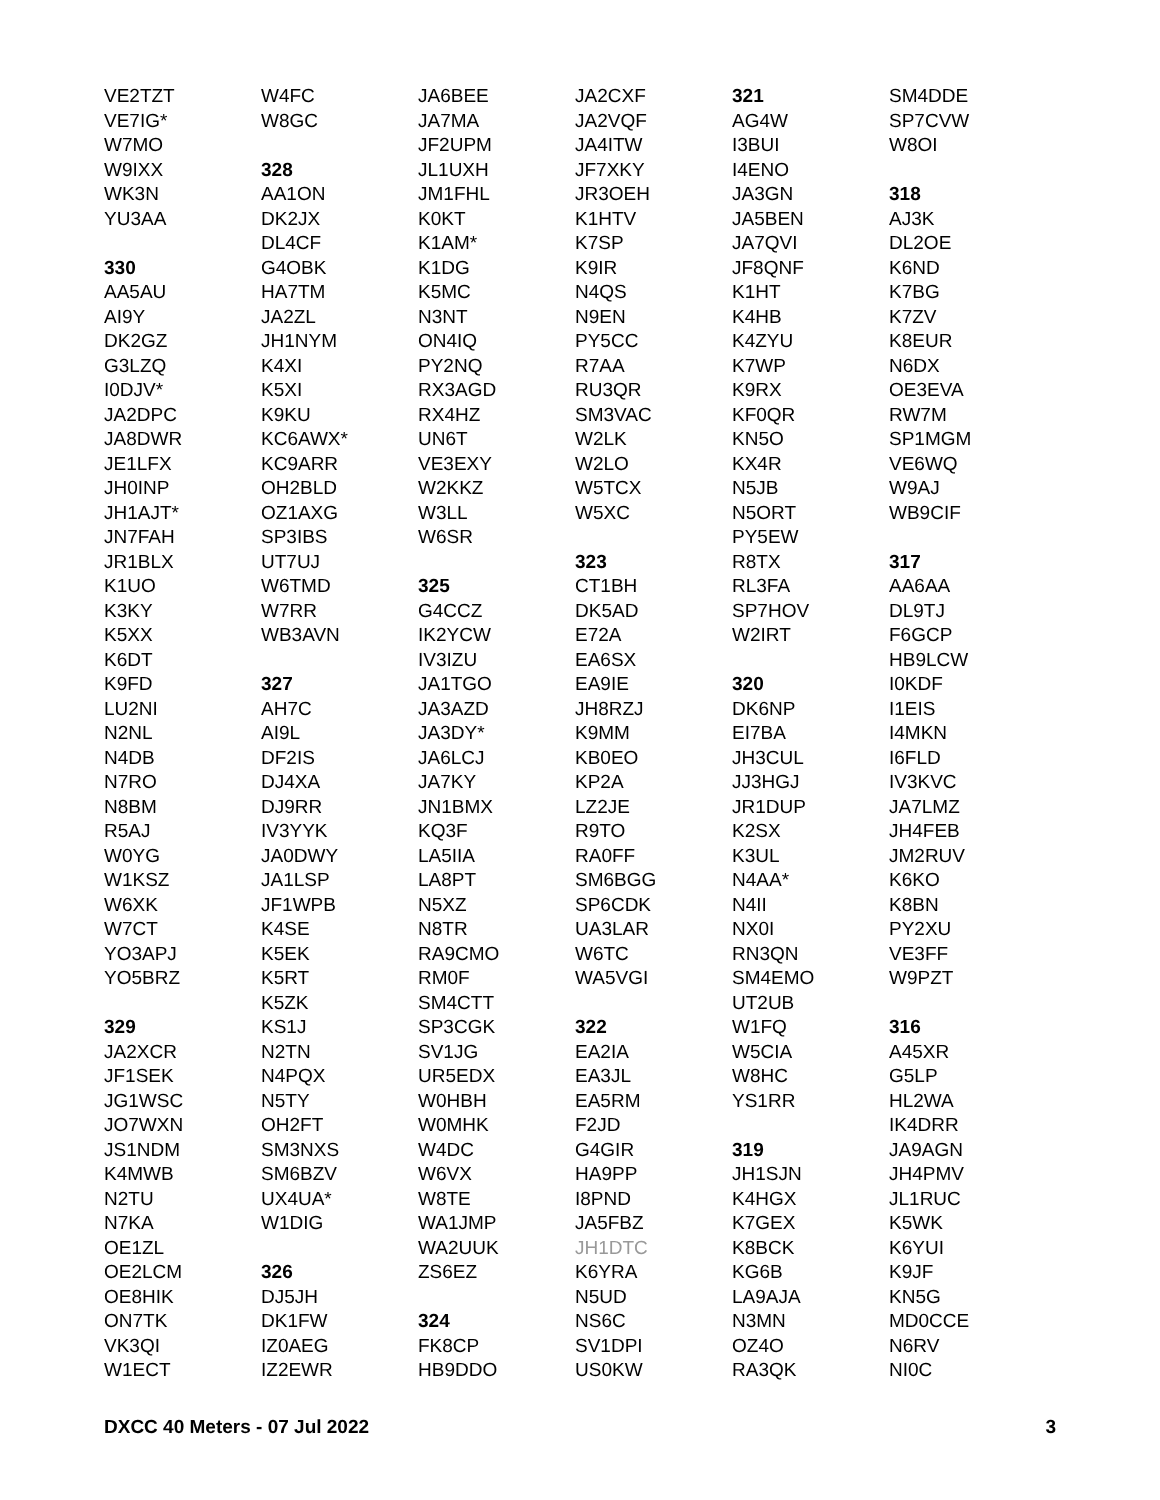VE2TZT
VE7IG*
W7MO
W9IXX
WK3N
YU3AA
330
AA5AU
AI9Y
DK2GZ
G3LZQ
I0DJV*
JA2DPC
JA8DWR
JE1LFX
JH0INP
JH1AJT*
JN7FAH
JR1BLX
K1UO
K3KY
K5XX
K6DT
K9FD
LU2NI
N2NL
N4DB
N7RO
N8BM
R5AJ
W0YG
W1KSZ
W6XK
W7CT
YO3APJ
YO5BRZ
329
JA2XCR
JF1SEK
JG1WSC
JO7WXN
JS1NDM
K4MWB
N2TU
N7KA
OE1ZL
OE2LCM
OE8HIK
ON7TK
VK3QI
W1ECT
W4FC
W8GC
328
AA1ON
DK2JX
DL4CF
G4OBK
HA7TM
JA2ZL
JH1NYM
K4XI
K5XI
K9KU
KC6AWX*
KC9ARR
OH2BLD
OZ1AXG
SP3IBS
UT7UJ
W6TMD
W7RR
WB3AVN
327
AH7C
AI9L
DF2IS
DJ4XA
DJ9RR
IV3YYK
JA0DWY
JA1LSP
JF1WPB
K4SE
K5EK
K5RT
K5ZK
KS1J
N2TN
N4PQX
N5TY
OH2FT
SM3NXS
SM6BZV
UX4UA*
W1DIG
326
DJ5JH
DK1FW
IZ0AEG
IZ2EWR
JA6BEE
JA7MA
JF2UPM
JL1UXH
JM1FHL
K0KT
K1AM*
K1DG
K5MC
N3NT
ON4IQ
PY2NQ
RX3AGD
RX4HZ
UN6T
VE3EXY
W2KKZ
W3LL
W6SR
325
G4CCZ
IK2YCW
IV3IZU
JA1TGO
JA3AZD
JA3DY*
JA6LCJ
JA7KY
JN1BMX
KQ3F
LA5IIA
LA8PT
N5XZ
N8TR
RA9CMO
RM0F
SM4CTT
SP3CGK
SV1JG
UR5EDX
W0HBH
W0MHK
W4DC
W6VX
W8TE
WA1JMP
WA2UUK
ZS6EZ
324
FK8CP
HB9DDO
JA2CXF
JA2VQF
JA4ITW
JF7XKY
JR3OEH
K1HTV
K7SP
K9IR
N4QS
N9EN
PY5CC
R7AA
RU3QR
SM3VAC
W2LK
W2LO
W5TCX
W5XC
323
CT1BH
DK5AD
E72A
EA6SX
EA9IE
JH8RZJ
K9MM
KB0EO
KP2A
LZ2JE
R9TO
RA0FF
SM6BGG
SP6CDK
UA3LAR
W6TC
WA5VGI
322
EA2IA
EA3JL
EA5RM
F2JD
G4GIR
HA9PP
I8PND
JA5FBZ
JH1DTC
K6YRA
N5UD
NS6C
SV1DPI
US0KW
321
AG4W
I3BUI
I4ENO
JA3GN
JA5BEN
JA7QVI
JF8QNF
K1HT
K4HB
K4ZYU
K7WP
K9RX
KF0QR
KN5O
KX4R
N5JB
N5ORT
PY5EW
R8TX
RL3FA
SP7HOV
W2IRT
320
DK6NP
EI7BA
JH3CUL
JJ3HGJ
JR1DUP
K2SX
K3UL
N4AA*
N4II
NX0I
RN3QN
SM4EMO
UT2UB
W1FQ
W5CIA
W8HC
YS1RR
319
JH1SJN
K4HGX
K7GEX
K8BCK
KG6B
LA9AJA
N3MN
OZ4O
RA3QK
SM4DDE
SP7CVW
W8OI
318
AJ3K
DL2OE
K6ND
K7BG
K7ZV
K8EUR
N6DX
OE3EVA
RW7M
SP1MGM
VE6WQ
W9AJ
WB9CIF
317
AA6AA
DL9TJ
F6GCP
HB9LCW
I0KDF
I1EIS
I4MKN
I6FLD
IV3KVC
JA7LMZ
JH4FEB
JM2RUV
K6KO
K8BN
PY2XU
VE3FF
W9PZT
316
A45XR
G5LP
HL2WA
IK4DRR
JA9AGN
JH4PMV
JL1RUC
K5WK
K6YUI
K9JF
KN5G
MD0CCE
N6RV
NI0C
DXCC 40 Meters - 07 Jul 2022 3